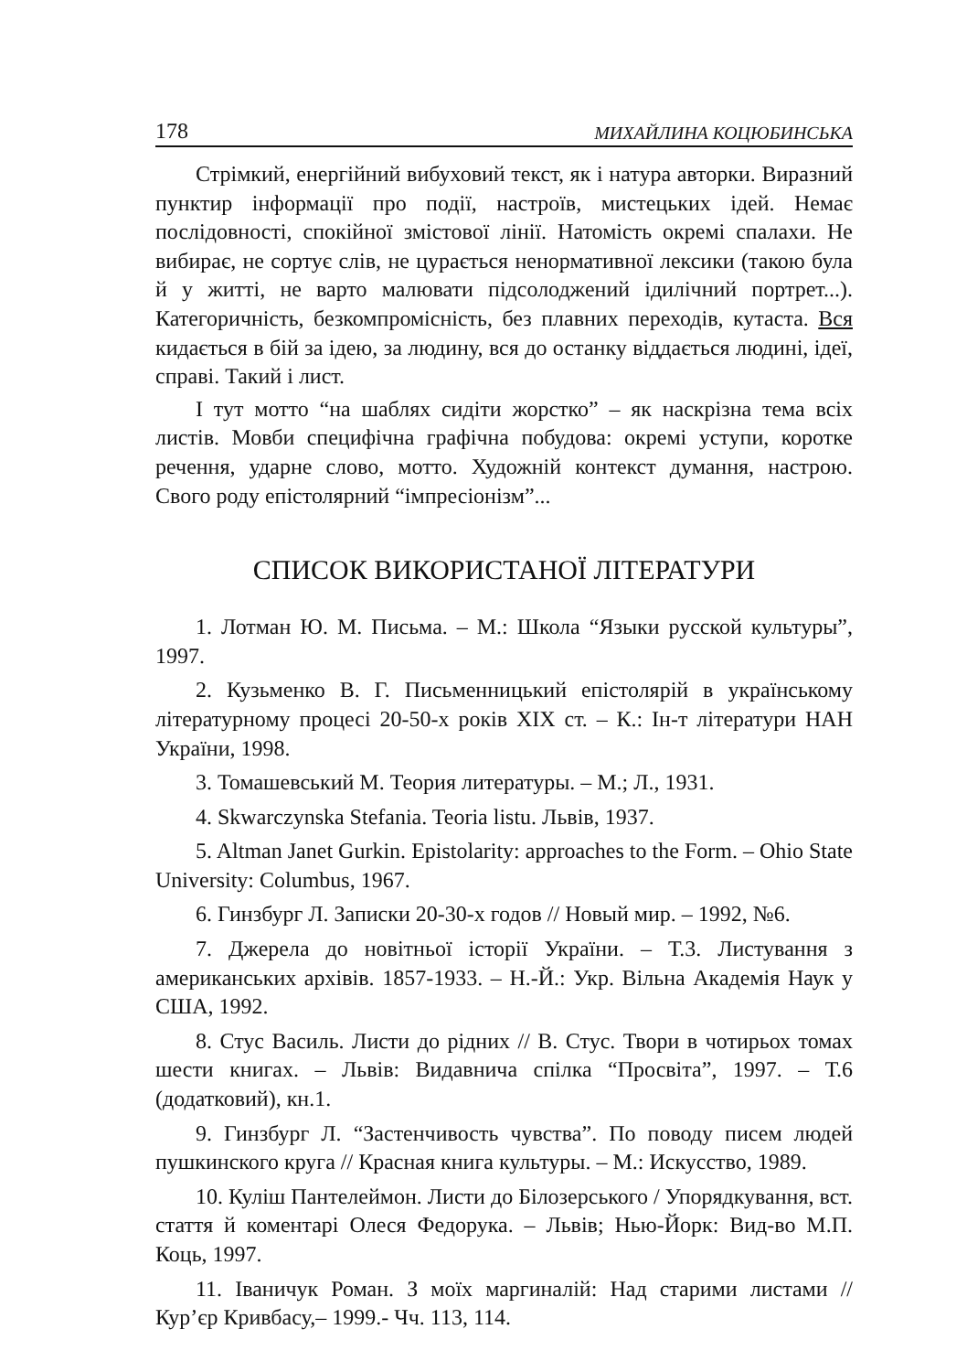178 МИХАЙЛИНА КОЦЮБИНСЬКА
Стрімкий, енергійний вибуховий текст, як і натура авторки. Виразний пунктир інформації про події, настроїв, мистецьких ідей. Немає послідовності, спокійної змістової лінії. Натомість окремі спалахи. Не вибирає, не сортує слів, не цурається ненормативної лексики (такою була й у житті, не варто малювати підсолоджений ідилічний портрет...). Категоричність, безкомпромісність, без плавних переходів, кутаста. Вся кидається в бій за ідею, за людину, вся до останку віддається людині, ідеї, справі. Такий і лист.
І тут мотто “на шаблях сидіти жорстко” – як наскрізна тема всіх листів. Мовби специфічна графічна побудова: окремі уступи, коротке речення, ударне слово, мотто. Художній контекст думання, настрою. Свого роду епістолярний “імпресіонізм”...
СПИСОК ВИКОРИСТАНОЇ ЛІТЕРАТУРИ
1. Лотман Ю. М. Письма. – М.: Школа “Языки русской культуры”, 1997.
2. Кузьменко В. Г. Письменницький епістолярій в українському літературному процесі 20-50-х років XIX ст. – К.: Ін-т літератури НАН України, 1998.
3. Томашевський М. Теория литературы. – М.; Л., 1931.
4. Skwarczynska Stefania. Teoria listu. Львів, 1937.
5. Altman Janet Gurkin. Epistolarity: approaches to the Form. – Ohio State University: Columbus, 1967.
6. Гинзбург Л. Записки 20-30-х годов // Новый мир. – 1992, №6.
7. Джерела до новітньої історії України. – Т.3. Листування з американських архівів. 1857-1933. – Н.-Й.: Укр. Вільна Академія Наук у США, 1992.
8. Стус Василь. Листи до рідних // В. Стус. Твори в чотирьох томах шести книгах. – Львів: Видавнича спілка “Просвіта”, 1997. – Т.6 (додатковий), кн.1.
9. Гинзбург Л. “Застенчивость чувства”. По поводу писем людей пушкинского круга // Красная книга культуры. – М.: Искусство, 1989.
10. Куліш Пантелеймон. Листи до Білозерського / Упорядкування, вст. стаття й коментарі Олеся Федорука. – Львів; Нью-Йорк: Вид-во М.П. Коць, 1997.
11. Іваничук Роман. З моїх маргиналій: Над старими листами // Кур’єр Кривбасу,– 1999.- Чч. 113, 114.